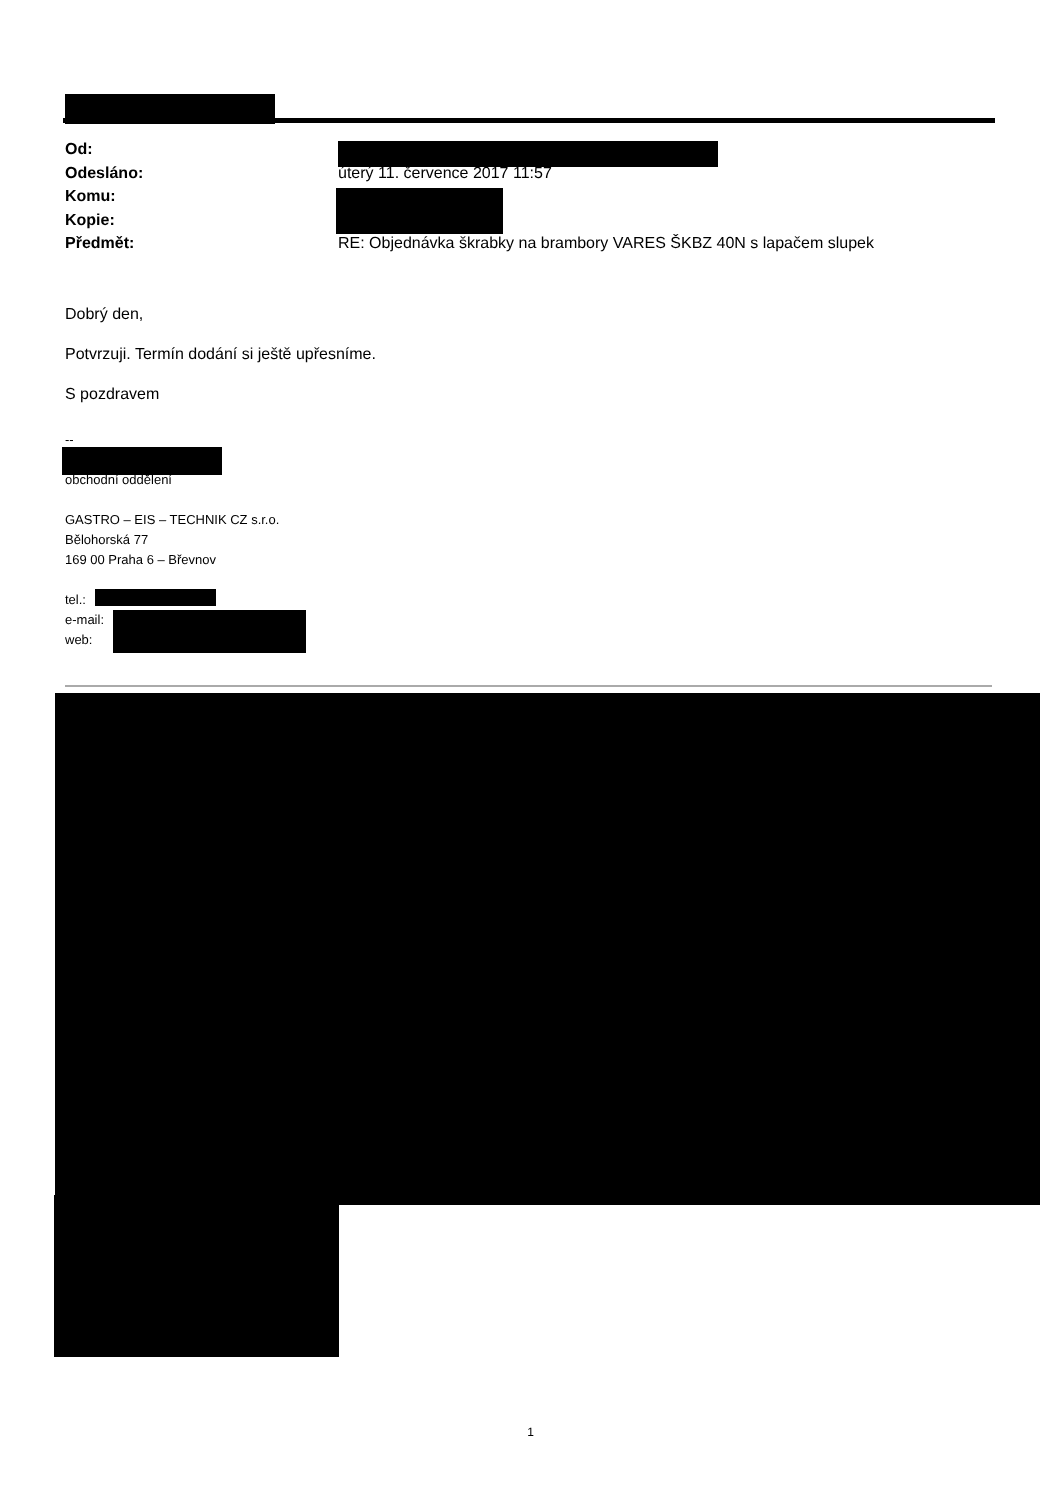| Od: | |
| Odesláno: | úterý 11. července 2017 11:57 |
| Komu: | |
| Kopie: | |
| Předmět: | RE: Objednávka škrabky na brambory VARES ŠKBZ 40N s lapačem slupek |
Dobrý den,
Potvrzuji. Termín dodání si ještě upřesníme.
S pozdravem
--
obchodní oddělení
GASTRO – EIS – TECHNIK CZ s.r.o.
Bělohorská 77
169 00 Praha 6 – Břevnov
tel.:
e-mail:
web:
1